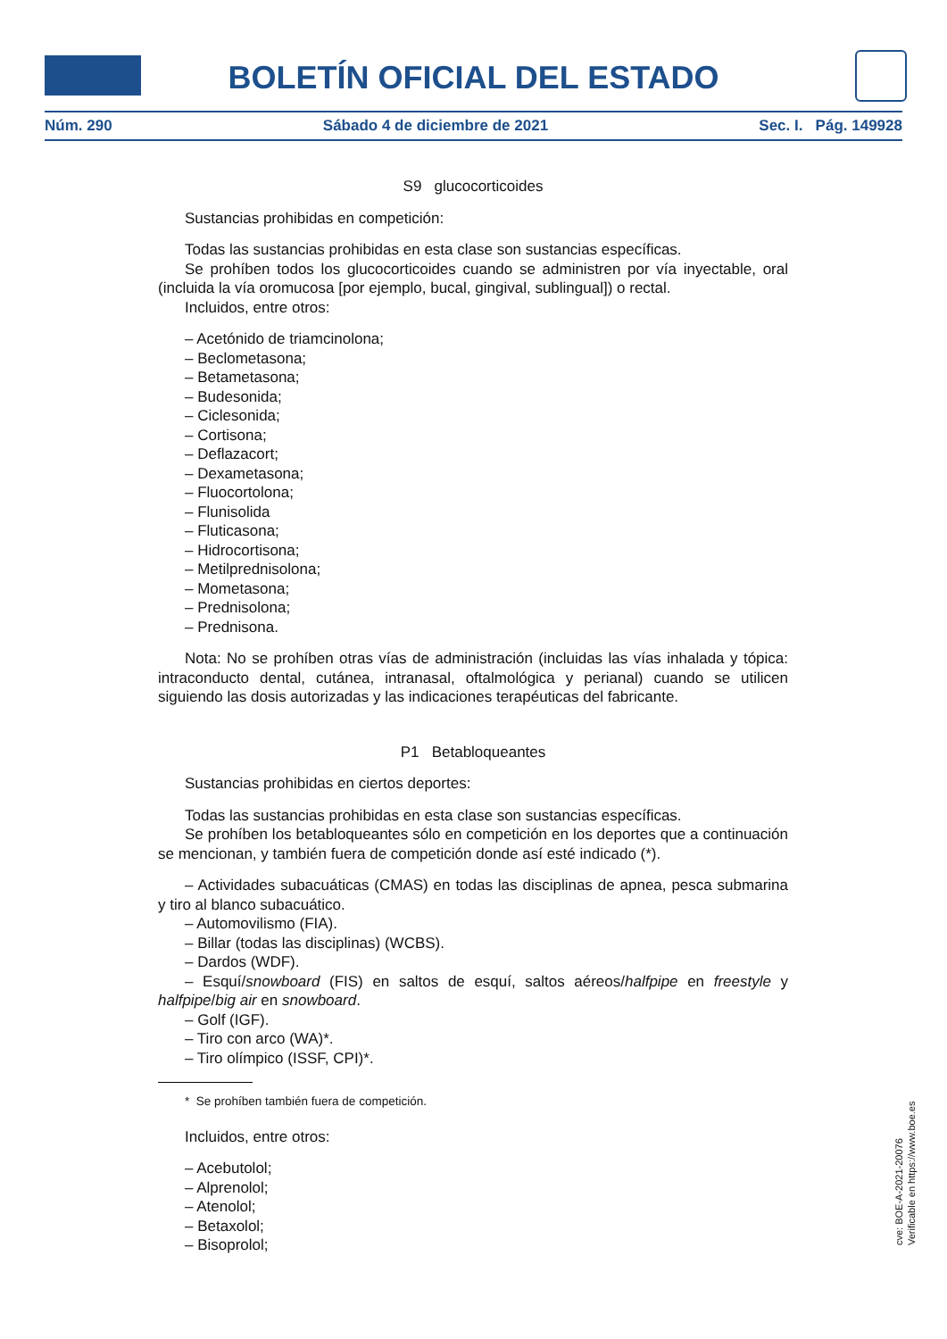BOLETÍN OFICIAL DEL ESTADO
Núm. 290 Sábado 4 de diciembre de 2021 Sec. I. Pág. 149928
S9 glucocorticoides
Sustancias prohibidas en competición:
Todas las sustancias prohibidas en esta clase son sustancias específicas.
Se prohíben todos los glucocorticoides cuando se administren por vía inyectable, oral (incluida la vía oromucosa [por ejemplo, bucal, gingival, sublingual]) o rectal.
Incluidos, entre otros:
– Acetónido de triamcinolona;
– Beclometasona;
– Betametasona;
– Budesonida;
– Ciclesonida;
– Cortisona;
– Deflazacort;
– Dexametasona;
– Fluocortolona;
– Flunisolida
– Fluticasona;
– Hidrocortisona;
– Metilprednisolona;
– Mometasona;
– Prednisolona;
– Prednisona.
Nota: No se prohíben otras vías de administración (incluidas las vías inhalada y tópica: intraconducto dental, cutánea, intranasal, oftalmológica y perianal) cuando se utilicen siguiendo las dosis autorizadas y las indicaciones terapéuticas del fabricante.
P1 Betabloqueantes
Sustancias prohibidas en ciertos deportes:
Todas las sustancias prohibidas en esta clase son sustancias específicas.
Se prohíben los betabloqueantes sólo en competición en los deportes que a continuación se mencionan, y también fuera de competición donde así esté indicado (*).
– Actividades subacuáticas (CMAS) en todas las disciplinas de apnea, pesca submarina y tiro al blanco subacuático.
– Automovilismo (FIA).
– Billar (todas las disciplinas) (WCBS).
– Dardos (WDF).
– Esquí/snowboard (FIS) en saltos de esquí, saltos aéreos/halfpipe en freestyle y halfpipe/big air en snowboard.
– Golf (IGF).
– Tiro con arco (WA)*.
– Tiro olímpico (ISSF, CPI)*.
* Se prohíben también fuera de competición.
Incluidos, entre otros:
– Acebutolol;
– Alprenolol;
– Atenolol;
– Betaxolol;
– Bisoprolol;
cve: BOE-A-2021-20076
Verificable en https://www.boe.es